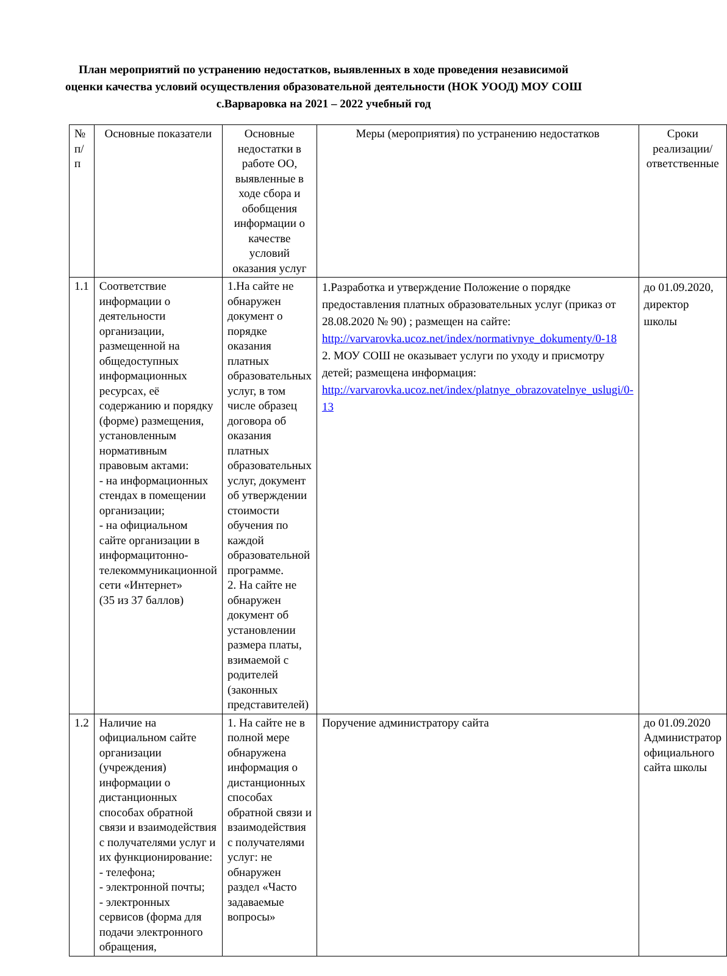План мероприятий по устранению недостатков, выявленных в ходе проведения независимой оценки качества условий осуществления образовательной деятельности (НОК УООД) МОУ СОШ с.Варваровка на 2021 – 2022 учебный год
| № п/п | Основные показатели | Основные недостатки в работе ОО, выявленные в ходе сбора и обобщения информации о качестве условий оказания услуг | Меры (мероприятия) по устранению недостатков | Сроки реализации/ ответственные |
| 1.1 | Соответствие информации о деятельности организации, размещенной на общедоступных информационных ресурсах, её содержанию и порядку (форме) размещения, установленным нормативным правовым актами: - на информационных стендах в помещении организации; - на официальном сайте организации в информацитонно-телекоммуникационной сети «Интернет» (35 из 37 баллов) | 1.На сайте не обнаружен документ о порядке оказания платных образовательных услуг, в том числе образец договора об оказания платных образовательных услуг, документ об утверждении стоимости обучения по каждой образовательной программе. 2. На сайте не обнаружен документ об установлении размера платы, взимаемой с родителей (законных представителей) | 1.Разработка и утверждение Положение о порядке предоставления платных образовательных услуг (приказ от 28.08.2020 № 90) ; размещен на сайте: http://varvarovka.ucoz.net/index/normativnye_dokumenty/0-18 2. МОУ СОШ не оказывает услуги по уходу и присмотру детей; размещена информация: http://varvarovka.ucoz.net/index/platnye_obrazovatelnye_uslugi/0-13 | до 01.09.2020, директор школы |
| 1.2 | Наличие на официальном сайте организации (учреждения) информации о дистанционных способах обратной связи и взаимодействия с получателями услуг и их функционирование: - телефона; - электронной почты; - электронных сервисов (форма для подачи электронного обращения, | 1. На сайте не в полной мере обнаружена информация о дистанционных способах обратной связи и взаимодействия с получателями услуг: не обнаружен раздел «Часто задаваемые вопросы» | Поручение администратору сайта | до 01.09.2020 Администратор официального сайта школы |